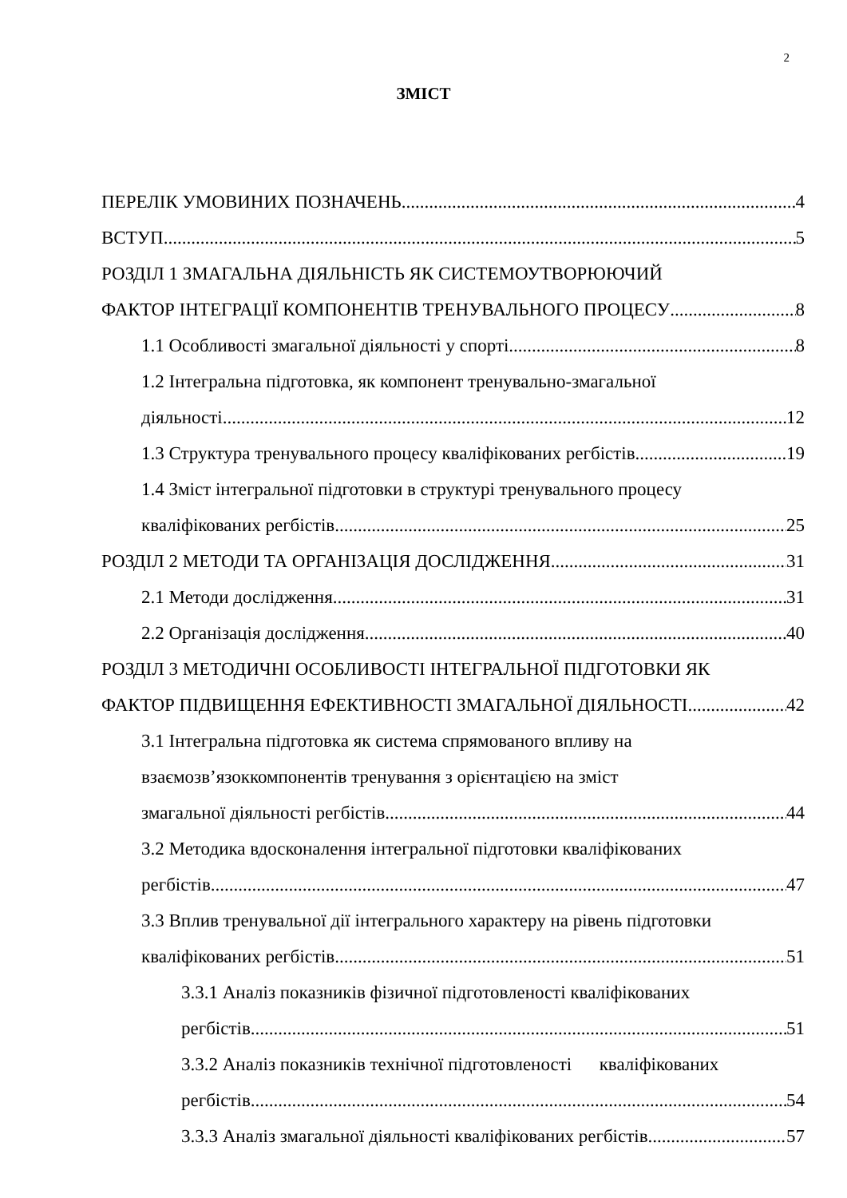2
ЗМІСТ
ПЕРЕЛІК УМОВИНИХ ПОЗНАЧЕНЬ 4
ВСТУП 5
РОЗДІЛ 1 ЗМАГАЛЬНА ДІЯЛЬНІСТЬ ЯК СИСТЕМОУТВОРЮЮЧИЙ
ФАКТОР ІНТЕГРАЦІЇ КОМПОНЕНТІВ ТРЕНУВАЛЬНОГО ПРОЦЕСУ 8
1.1 Особливості змагальної діяльності у спорті 8
1.2 Інтегральна підготовка, як компонент тренувально-змагальної
діяльності 12
1.3 Структура тренувального процесу кваліфікованих регбістів 19
1.4 Зміст інтегральної підготовки в структурі тренувального процесу
кваліфікованих регбістів 25
РОЗДІЛ 2 МЕТОДИ ТА ОРГАНІЗАЦІЯ ДОСЛІДЖЕННЯ 31
2.1 Методи дослідження 31
2.2 Організація дослідження 40
РОЗДІЛ 3 МЕТОДИЧНІ ОСОБЛИВОСТІ ІНТЕГРАЛЬНОЇ ПІДГОТОВКИ ЯК
ФАКТОР ПІДВИЩЕННЯ ЕФЕКТИВНОСТІ ЗМАГАЛЬНОЇ ДІЯЛЬНОСТІ 42
3.1 Інтегральна підготовка як система спрямованого впливу на
взаємозв’язоккомпонентів тренування з орієнтацією на зміст
змагальної діяльності регбістів 44
3.2 Методика вдосконалення інтегральної підготовки кваліфікованих
регбістів 47
3.3 Вплив тренувальної дії інтегрального характеру на рівень підготовки
кваліфікованих регбістів 51
3.3.1 Аналіз показників фізичної підготовленості кваліфікованих
регбістів 51
3.3.2 Аналіз показників технічної підготовленості кваліфікованих
регбістів 54
3.3.3 Аналіз змагальної діяльності кваліфікованих регбістів 57